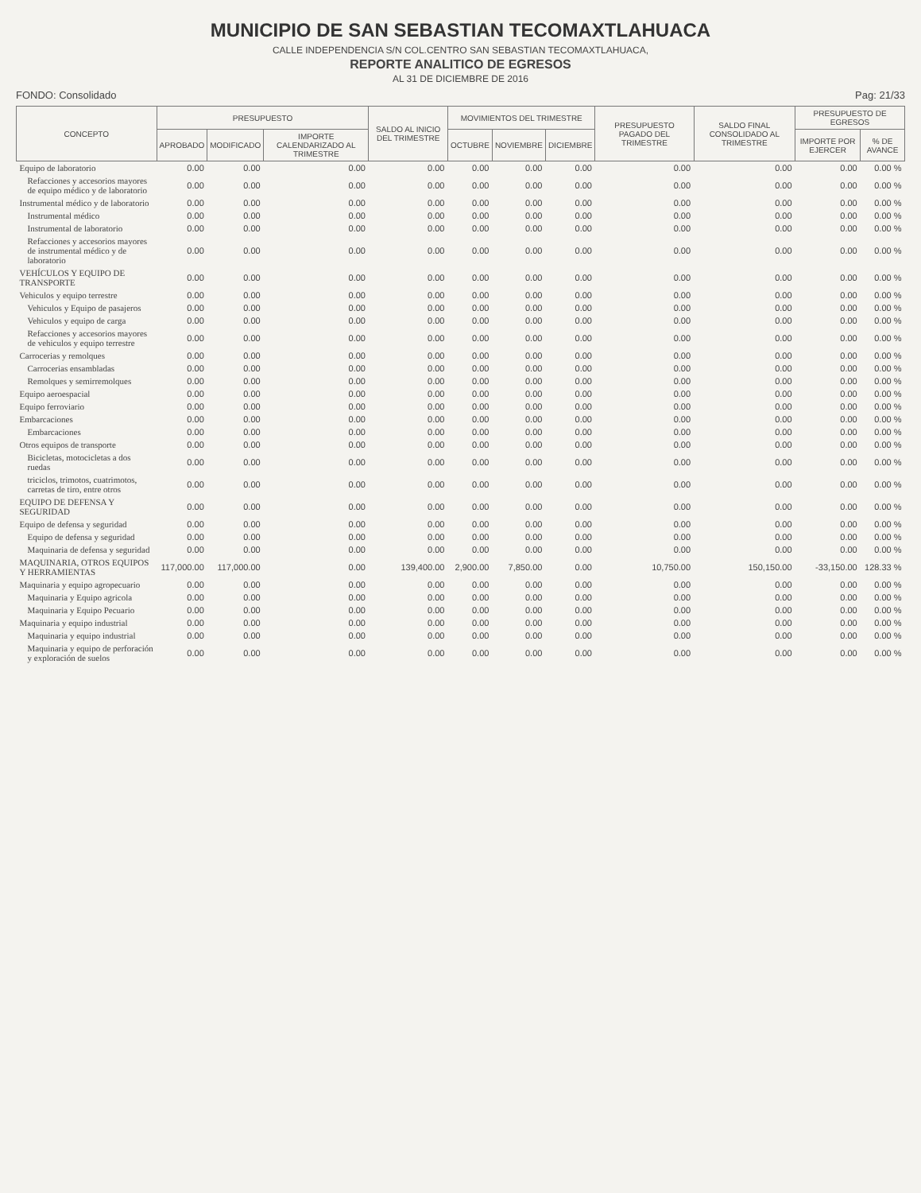MUNICIPIO DE SAN SEBASTIAN TECOMAXTLAHUACA
CALLE INDEPENDENCIA S/N COL.CENTRO SAN SEBASTIAN TECOMAXTLAHUACA,
REPORTE ANALITICO DE EGRESOS
AL 31 DE DICIEMBRE DE 2016
FONDO: Consolidado Pag: 21/33
| CONCEPTO | PRESUPUESTO | | | SALDO AL INICIO DEL TRIMESTRE | MOVIMIENTOS DEL TRIMESTRE | | | PRESUPUESTO PAGADO DEL TRIMESTRE | SALDO FINAL CONSOLIDADO AL TRIMESTRE | PRESUPUESTO DE EGRESOS | |
| --- | --- | --- | --- | --- | --- | --- | --- | --- | --- | --- | --- |
| | APROBADO | MODIFICADO | IMPORTE CALENDARIZADO AL TRIMESTRE | | OCTUBRE | NOVIEMBRE | DICIEMBRE | | | IMPORTE POR EJERCER | % DE AVANCE |
| Equipo de laboratorio | 0.00 | 0.00 | 0.00 | 0.00 | 0.00 | 0.00 | 0.00 | 0.00 | 0.00 | 0.00 | 0.00 % |
| Refacciones y accesorios mayores de equipo médico y de laboratorio | 0.00 | 0.00 | 0.00 | 0.00 | 0.00 | 0.00 | 0.00 | 0.00 | 0.00 | 0.00 | 0.00 % |
| Instrumental médico y de laboratorio | 0.00 | 0.00 | 0.00 | 0.00 | 0.00 | 0.00 | 0.00 | 0.00 | 0.00 | 0.00 | 0.00 % |
| Instrumental médico | 0.00 | 0.00 | 0.00 | 0.00 | 0.00 | 0.00 | 0.00 | 0.00 | 0.00 | 0.00 | 0.00 % |
| Instrumental de laboratorio | 0.00 | 0.00 | 0.00 | 0.00 | 0.00 | 0.00 | 0.00 | 0.00 | 0.00 | 0.00 | 0.00 % |
| Refacciones y accesorios mayores de instrumental médico y de laboratorio | 0.00 | 0.00 | 0.00 | 0.00 | 0.00 | 0.00 | 0.00 | 0.00 | 0.00 | 0.00 | 0.00 % |
| VEHÍCULOS Y EQUIPO DE TRANSPORTE | 0.00 | 0.00 | 0.00 | 0.00 | 0.00 | 0.00 | 0.00 | 0.00 | 0.00 | 0.00 | 0.00 % |
| Vehiculos y equipo terrestre | 0.00 | 0.00 | 0.00 | 0.00 | 0.00 | 0.00 | 0.00 | 0.00 | 0.00 | 0.00 | 0.00 % |
| Vehiculos y Equipo de pasajeros | 0.00 | 0.00 | 0.00 | 0.00 | 0.00 | 0.00 | 0.00 | 0.00 | 0.00 | 0.00 | 0.00 % |
| Vehiculos y equipo de carga | 0.00 | 0.00 | 0.00 | 0.00 | 0.00 | 0.00 | 0.00 | 0.00 | 0.00 | 0.00 | 0.00 % |
| Refacciones y accesorios mayores de vehiculos y equipo terrestre | 0.00 | 0.00 | 0.00 | 0.00 | 0.00 | 0.00 | 0.00 | 0.00 | 0.00 | 0.00 | 0.00 % |
| Carrocerias y remolques | 0.00 | 0.00 | 0.00 | 0.00 | 0.00 | 0.00 | 0.00 | 0.00 | 0.00 | 0.00 | 0.00 % |
| Carrocerias ensambladas | 0.00 | 0.00 | 0.00 | 0.00 | 0.00 | 0.00 | 0.00 | 0.00 | 0.00 | 0.00 | 0.00 % |
| Remolques y semirremolques | 0.00 | 0.00 | 0.00 | 0.00 | 0.00 | 0.00 | 0.00 | 0.00 | 0.00 | 0.00 | 0.00 % |
| Equipo aeroespacial | 0.00 | 0.00 | 0.00 | 0.00 | 0.00 | 0.00 | 0.00 | 0.00 | 0.00 | 0.00 | 0.00 % |
| Equipo ferroviario | 0.00 | 0.00 | 0.00 | 0.00 | 0.00 | 0.00 | 0.00 | 0.00 | 0.00 | 0.00 | 0.00 % |
| Embarcaciones | 0.00 | 0.00 | 0.00 | 0.00 | 0.00 | 0.00 | 0.00 | 0.00 | 0.00 | 0.00 | 0.00 % |
| Embarcaciones | 0.00 | 0.00 | 0.00 | 0.00 | 0.00 | 0.00 | 0.00 | 0.00 | 0.00 | 0.00 | 0.00 % |
| Otros equipos de transporte | 0.00 | 0.00 | 0.00 | 0.00 | 0.00 | 0.00 | 0.00 | 0.00 | 0.00 | 0.00 | 0.00 % |
| Bicicletas, motocicletas a dos ruedas | 0.00 | 0.00 | 0.00 | 0.00 | 0.00 | 0.00 | 0.00 | 0.00 | 0.00 | 0.00 | 0.00 % |
| triciclos, trimotos, cuatrimotos, carretas de tiro, entre otros | 0.00 | 0.00 | 0.00 | 0.00 | 0.00 | 0.00 | 0.00 | 0.00 | 0.00 | 0.00 | 0.00 % |
| EQUIPO DE DEFENSA Y SEGURIDAD | 0.00 | 0.00 | 0.00 | 0.00 | 0.00 | 0.00 | 0.00 | 0.00 | 0.00 | 0.00 | 0.00 % |
| Equipo de defensa y seguridad | 0.00 | 0.00 | 0.00 | 0.00 | 0.00 | 0.00 | 0.00 | 0.00 | 0.00 | 0.00 | 0.00 % |
| Equipo de defensa y seguridad | 0.00 | 0.00 | 0.00 | 0.00 | 0.00 | 0.00 | 0.00 | 0.00 | 0.00 | 0.00 | 0.00 % |
| Maquinaria de defensa y seguridad | 0.00 | 0.00 | 0.00 | 0.00 | 0.00 | 0.00 | 0.00 | 0.00 | 0.00 | 0.00 | 0.00 % |
| MAQUINARIA, OTROS EQUIPOS Y HERRAMIENTAS | 117,000.00 | 117,000.00 | 0.00 | 139,400.00 | 2,900.00 | 7,850.00 | 0.00 | 10,750.00 | 150,150.00 | -33,150.00 | 128.33 % |
| Maquinaria y equipo agropecuario | 0.00 | 0.00 | 0.00 | 0.00 | 0.00 | 0.00 | 0.00 | 0.00 | 0.00 | 0.00 | 0.00 % |
| Maquinaria y Equipo agricola | 0.00 | 0.00 | 0.00 | 0.00 | 0.00 | 0.00 | 0.00 | 0.00 | 0.00 | 0.00 | 0.00 % |
| Maquinaria y Equipo Pecuario | 0.00 | 0.00 | 0.00 | 0.00 | 0.00 | 0.00 | 0.00 | 0.00 | 0.00 | 0.00 | 0.00 % |
| Maquinaria y equipo industrial | 0.00 | 0.00 | 0.00 | 0.00 | 0.00 | 0.00 | 0.00 | 0.00 | 0.00 | 0.00 | 0.00 % |
| Maquinaria y equipo industrial | 0.00 | 0.00 | 0.00 | 0.00 | 0.00 | 0.00 | 0.00 | 0.00 | 0.00 | 0.00 | 0.00 % |
| Maquinaria y equipo de perforación y exploración de suelos | 0.00 | 0.00 | 0.00 | 0.00 | 0.00 | 0.00 | 0.00 | 0.00 | 0.00 | 0.00 | 0.00 % |